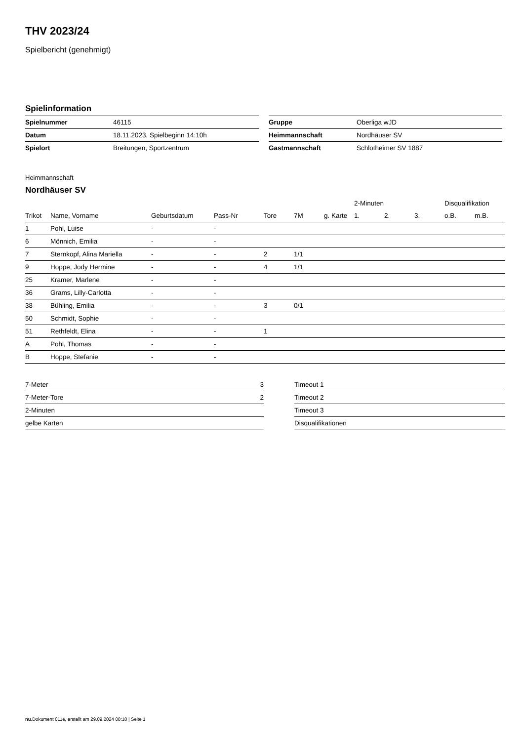THV 2023/24
Spielbericht (genehmigt)
Spielinformation
| Spielnummer | 46115 |
| Datum | 18.11.2023, Spielbeginn 14:10h |
| Spielort | Breitungen, Sportzentrum |
| Gruppe | Oberliga wJD |
| Heimmannschaft | Nordhäuser SV |
| Gastmannschaft | Schlotheimer SV 1887 |
Heimmannschaft
Nordhäuser SV
| | | | | | | | 2-Minuten | | | Disqualifikation | |
| --- | --- | --- | --- | --- | --- | --- | --- | --- | --- | --- | --- |
| Trikot | Name, Vorname | Geburtsdatum | Pass-Nr | Tore | 7M | g. Karte | 1. | 2. | 3. | o.B. | m.B. |
| 1 | Pohl, Luise | - | - | | | | | | | | |
| 6 | Mönnich, Emilia | - | - | | | | | | | | |
| 7 | Sternkopf, Alina Mariella | - | - | 2 | 1/1 | | | | | | |
| 9 | Hoppe, Jody Hermine | - | - | 4 | 1/1 | | | | | | |
| 25 | Kramer, Marlene | - | - | | | | | | | | |
| 36 | Grams, Lilly-Carlotta | - | - | | | | | | | | |
| 38 | Bühling, Emilia | - | - | 3 | 0/1 | | | | | | |
| 50 | Schmidt, Sophie | - | - | | | | | | | | |
| 51 | Rethfeldt, Elina | - | - | 1 | | | | | | | |
| A | Pohl, Thomas | - | - | | | | | | | | |
| B | Hoppe, Stefanie | - | - | | | | | | | | |
| 7-Meter | 3 |
| 7-Meter-Tore | 2 |
| 2-Minuten | |
| gelbe Karten | |
| Timeout 1 |
| Timeout 2 |
| Timeout 3 |
| Disqualifikationen |
nu.Dokument 011e, erstellt am 29.09.2024 00:10 | Seite 1